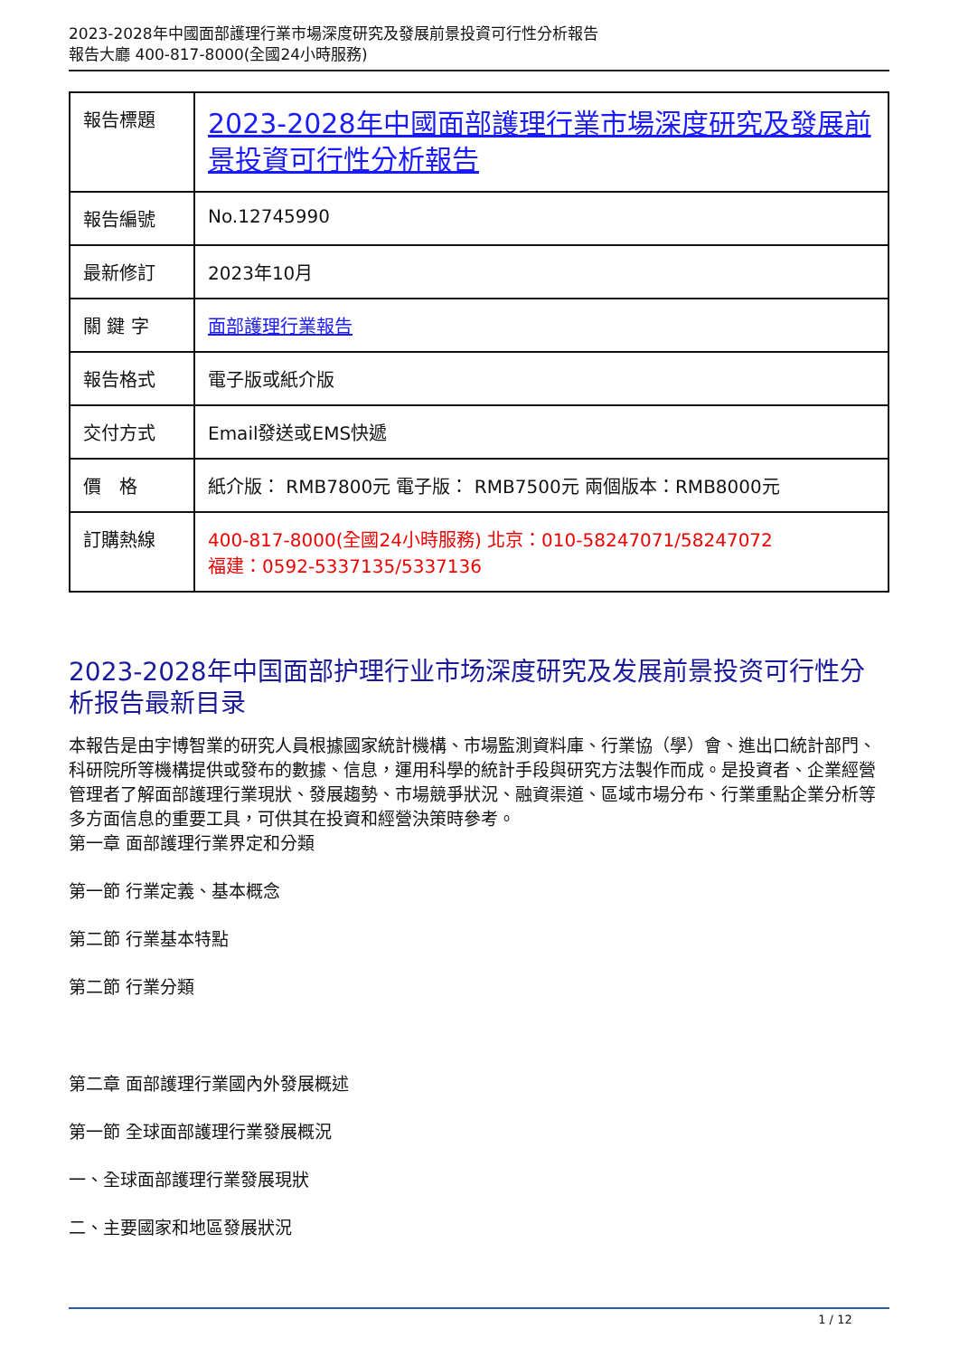2023-2028年中國面部護理行業市場深度研究及發展前景投資可行性分析報告
報告大廳 400-817-8000(全國24小時服務)
| 報告標題 | 2023-2028年中國面部護理行業市場深度研究及發展前景投資可行性分析報告 |
| 報告編號 | No.12745990 |
| 最新修訂 | 2023年10月 |
| 關 鍵 字 | 面部護理行業報告 |
| 報告格式 | 電子版或紙介版 |
| 交付方式 | Email發送或EMS快遞 |
| 價 格 | 紙介版： RMB7800元 電子版： RMB7500元 兩個版本：RMB8000元 |
| 訂購熱線 | 400-817-8000(全國24小時服務) 北京：010-58247071/58247072 福建：0592-5337135/5337136 |
2023-2028年中国面部护理行业市场深度研究及发展前景投资可行性分析报告最新目录
本報告是由宇博智業的研究人員根據國家統計機構、市場監測資料庫、行業協（學）會、進出口統計部門、科研院所等機構提供或發布的數據、信息，運用科學的統計手段與研究方法製作而成。是投資者、企業經營管理者了解面部護理行業現狀、發展趨勢、市場競爭狀況、融資渠道、區域市場分布、行業重點企業分析等多方面信息的重要工具，可供其在投資和經營決策時參考。
第一章 面部護理行業界定和分類
第一節 行業定義、基本概念
第二節 行業基本特點
第二節 行業分類
第二章 面部護理行業國內外發展概述
第一節 全球面部護理行業發展概況
一、全球面部護理行業發展現狀
二、主要國家和地區發展狀況
1 / 12